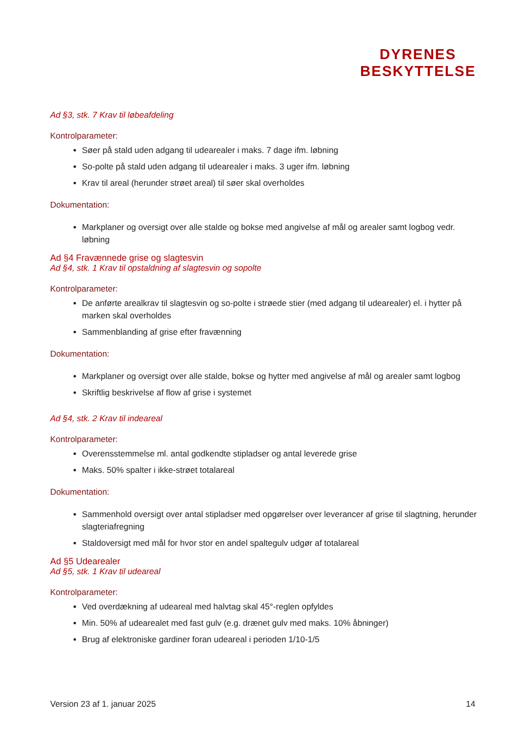DYRENES
BESKYTTELSE
Ad §3, stk. 7 Krav til løbeafdeling
Kontrolparameter:
Søer på stald uden adgang til udearealer i maks. 7 dage ifm. løbning
So-polte på stald uden adgang til udearealer i maks. 3 uger ifm. løbning
Krav til areal (herunder strøet areal) til søer skal overholdes
Dokumentation:
Markplaner og oversigt over alle stalde og bokse med angivelse af mål og arealer samt logbog vedr. løbning
Ad §4 Fravænnede grise og slagtesvin
Ad §4, stk. 1 Krav til opstaldning af slagtesvin og sopolte
Kontrolparameter:
De anførte arealkrav til slagtesvin og so-polte i strøede stier (med adgang til udearealer) el. i hytter på marken skal overholdes
Sammenblanding af grise efter fravænning
Dokumentation:
Markplaner og oversigt over alle stalde, bokse og hytter med angivelse af mål og arealer samt logbog
Skriftlig beskrivelse af flow af grise i systemet
Ad §4, stk. 2 Krav til indeareal
Kontrolparameter:
Overensstemmelse ml. antal godkendte stipladser og antal leverede grise
Maks. 50% spalter i ikke-strøet totalareal
Dokumentation:
Sammenhold oversigt over antal stipladser med opgørelser over leverancer af grise til slagtning, herunder slagteriafregning
Staldoversigt med mål for hvor stor en andel spaltegulv udgør af totalareal
Ad §5 Udearealer
Ad §5, stk. 1 Krav til udeareal
Kontrolparameter:
Ved overdækning af udeareal med halvtag skal 45°-reglen opfyldes
Min. 50% af udearealet med fast gulv (e.g. drænet gulv med maks. 10% åbninger)
Brug af elektroniske gardiner foran udeareal i perioden 1/10-1/5
Version 23 af 1. januar 2025 14